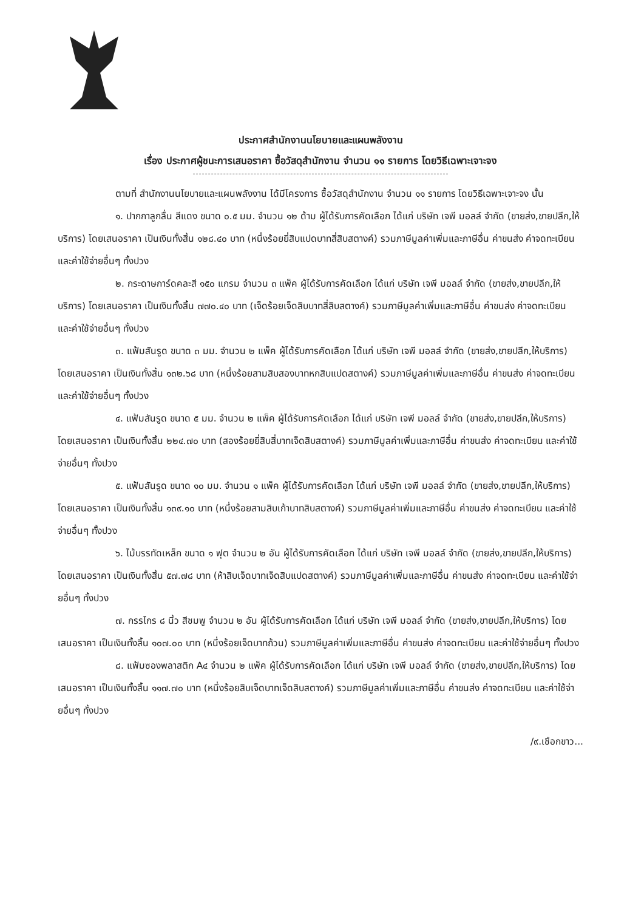ประกาศสำนักงานนโยบายและแผนพลังงาน
เรื่อง ประกาศผู้ชนะการเสนอราคา ซื้อวัสดุสำนักงาน จำนวน ๑๑ รายการ โดยวิธีเฉพาะเจาะจง
ตามที่ สำนักงานนโยบายและแผนพลังงาน ได้มีโครงการ ซื้อวัสดุสำนักงาน จำนวน ๑๑ รายการ โดยวิธีเฉพาะเจาะจง นั้น
๑. ปากกาลูกลื่น สีแดง ขนาด ๐.๕ มม. จำนวน ๑๒ ด้าม ผู้ได้รับการคัดเลือก ได้แก่ บริษัท เจพี มอลล์ จำกัด (ขายส่ง,ขายปลีก,ให้บริการ) โดยเสนอราคา เป็นเงินทั้งสิ้น ๑๒๘.๔๐ บาท (หนึ่งร้อยยี่สิบแปดบาทสี่สิบสตางค์) รวมภาษีมูลค่าเพิ่มและภาษีอื่น ค่าขนส่ง ค่าจดทะเบียน และค่าใช้จ่ายอื่นๆ ทั้งปวง
๒. กระดาษการ์ดคละสี ๑๕๐ แกรม จำนวน ๓ แพ็ค ผู้ได้รับการคัดเลือก ได้แก่ บริษัท เจพี มอลล์ จำกัด (ขายส่ง,ขายปลีก,ให้บริการ) โดยเสนอราคา เป็นเงินทั้งสิ้น ๗๗๐.๔๐ บาท (เจ็ดร้อยเจ็ดสิบบาทสี่สิบสตางค์) รวมภาษีมูลค่าเพิ่มและภาษีอื่น ค่าขนส่ง ค่าจดทะเบียน และค่าใช้จ่ายอื่นๆ ทั้งปวง
๓. แฟ้มสันรูด ขนาด ๓ มม. จำนวน ๒ แพ็ค ผู้ได้รับการคัดเลือก ได้แก่ บริษัท เจพี มอลล์ จำกัด (ขายส่ง,ขายปลีก,ให้บริการ) โดยเสนอราคา เป็นเงินทั้งสิ้น ๑๓๒.๖๘ บาท (หนึ่งร้อยสามสิบสองบาทหกสิบแปดสตางค์) รวมภาษีมูลค่าเพิ่มและภาษีอื่น ค่าขนส่ง ค่าจดทะเบียน และค่าใช้จ่ายอื่นๆ ทั้งปวง
๔. แฟ้มสันรูด ขนาด ๕ มม. จำนวน ๒ แพ็ค ผู้ได้รับการคัดเลือก ได้แก่ บริษัท เจพี มอลล์ จำกัด (ขายส่ง,ขายปลีก,ให้บริการ) โดยเสนอราคา เป็นเงินทั้งสิ้น ๒๒๔.๗๐ บาท (สองร้อยยี่สิบสี่บาทเจ็ดสิบสตางค์) รวมภาษีมูลค่าเพิ่มและภาษีอื่น ค่าขนส่ง ค่าจดทะเบียน และค่าใช้จ่ายอื่นๆ ทั้งปวง
๕. แฟ้มสันรูด ขนาด ๑๐ มม. จำนวน ๑ แพ็ค ผู้ได้รับการคัดเลือก ได้แก่ บริษัท เจพี มอลล์ จำกัด (ขายส่ง,ขายปลีก,ให้บริการ) โดยเสนอราคา เป็นเงินทั้งสิ้น ๑๓๙.๑๐ บาท (หนึ่งร้อยสามสิบเก้าบาทสิบสตางค์) รวมภาษีมูลค่าเพิ่มและภาษีอื่น ค่าขนส่ง ค่าจดทะเบียน และค่าใช้จ่ายอื่นๆ ทั้งปวง
๖. ไม้บรรทัดเหล็ก ขนาด ๑ ฟุต จำนวน ๒ อัน ผู้ได้รับการคัดเลือก ได้แก่ บริษัท เจพี มอลล์ จำกัด (ขายส่ง,ขายปลีก,ให้บริการ) โดยเสนอราคา เป็นเงินทั้งสิ้น ๕๗.๗๘ บาท (ห้าสิบเจ็ดบาทเจ็ดสิบแปดสตางค์) รวมภาษีมูลค่าเพิ่มและภาษีอื่น ค่าขนส่ง ค่าจดทะเบียน และค่าใช้จ่ายอื่นๆ ทั้งปวง
๗. กรรไกร ๘ นิ้ว สีชมพู จำนวน ๒ อัน ผู้ได้รับการคัดเลือก ได้แก่ บริษัท เจพี มอลล์ จำกัด (ขายส่ง,ขายปลีก,ให้บริการ) โดยเสนอราคา เป็นเงินทั้งสิ้น ๑๐๗.๐๐ บาท (หนึ่งร้อยเจ็ดบาทถ้วน) รวมภาษีมูลค่าเพิ่มและภาษีอื่น ค่าขนส่ง ค่าจดทะเบียน และค่าใช้จ่ายอื่นๆ ทั้งปวง
๘. แฟ้มซองพลาสติก A๔ จำนวน ๒ แพ็ค ผู้ได้รับการคัดเลือก ได้แก่ บริษัท เจพี มอลล์ จำกัด (ขายส่ง,ขายปลีก,ให้บริการ) โดยเสนอราคา เป็นเงินทั้งสิ้น ๑๑๗.๗๐ บาท (หนึ่งร้อยสิบเจ็ดบาทเจ็ดสิบสตางค์) รวมภาษีมูลค่าเพิ่มและภาษีอื่น ค่าขนส่ง ค่าจดทะเบียน และค่าใช้จ่ายอื่นๆ ทั้งปวง
/๙.เชือกขาว...